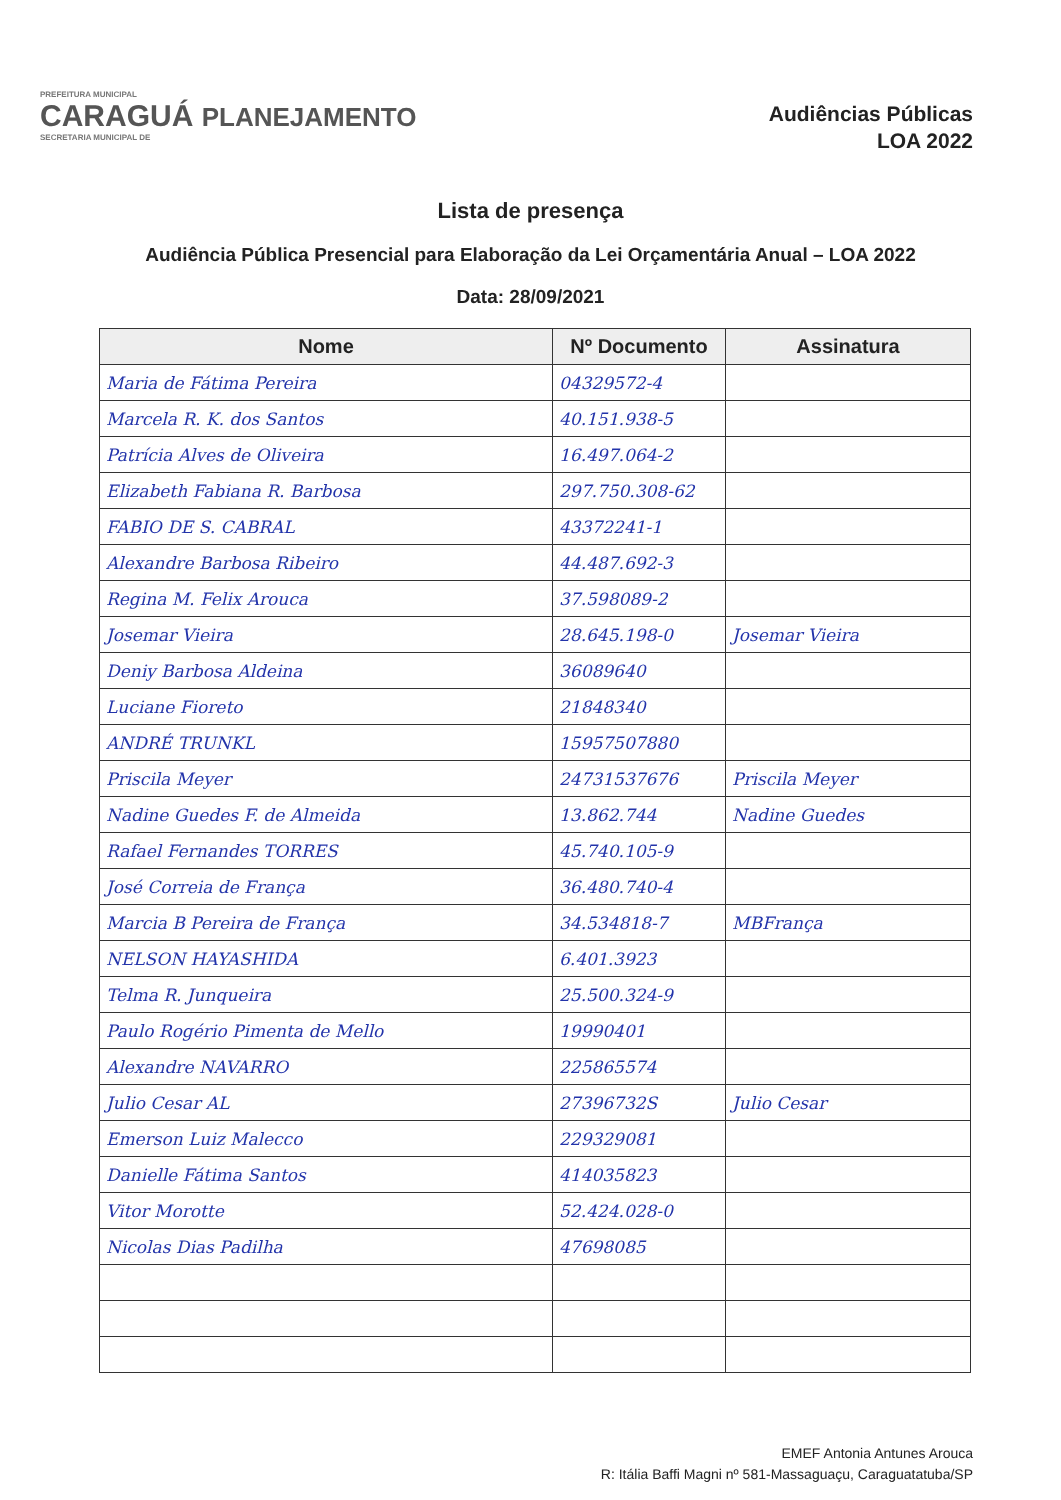PREFEITURA MUNICIPAL
CARAGUÁ PLANEJAMENTO
SECRETARIA MUNICIPAL DE
Audiências Públicas
LOA 2022
Lista de presença
Audiência Pública Presencial para Elaboração da Lei Orçamentária Anual – LOA 2022
Data: 28/09/2021
| Nome | Nº Documento | Assinatura |
| --- | --- | --- |
| Maria de Fátima Pereira | 04329572-4 | |
| Marcela R. K. dos Santos | 40.151.938-5 | |
| Patrícia Alves de Oliveira | 16.497.064-2 | |
| Elizabeth Fabiana R. Barbosa | 297.750.308-62 | |
| FABIO DE S. CABRAL | 43372241-1 | |
| Alexandre Barbosa Ribeiro | 44.487.692-3 | |
| Regina M. Felix Arouca | 37.598089-2 | |
| Josemar Vieira | 28.645.198-0 | Josemar Vieira |
| Deniy Barbosa Aldeina | 36089640 | |
| Luciane Fioreto | 21848340 | |
| ANDRÉ TRUNKL | 15957507880 | |
| Priscila Meyer | 24731537676 | Priscila Meyer |
| Nadine Guedes F. de Almeida | 13.862.744 | Nadine Guedes |
| Rafael Fernandes TORRES | 45.740.105-9 | |
| José Correia de França | 36.480.740-4 | |
| Marcia B Pereira de França | 34.534818-7 | MBFrança |
| NELSON HAYASHIDA | 6.401.3923 | |
| Telma R. Junqueira | 25.500.324-9 | |
| Paulo Rogério Pimenta de Mello | 19990401 | |
| Alexandre NAVARRO | 225865574 | |
| Julio Cesar AL | 27396732S | Julio Cesar |
| Emerson Luiz Malecco | 229329081 | |
| Danielle Fátima Santos | 414035823 | |
| Vitor Morotte | 52.424.028-0 | |
| Nicolas Dias Padilha | 47698085 | |
EMEF Antonia Antunes Arouca
R: Itália Baffi Magni nº 581-Massaguaçu, Caraguatatuba/SP